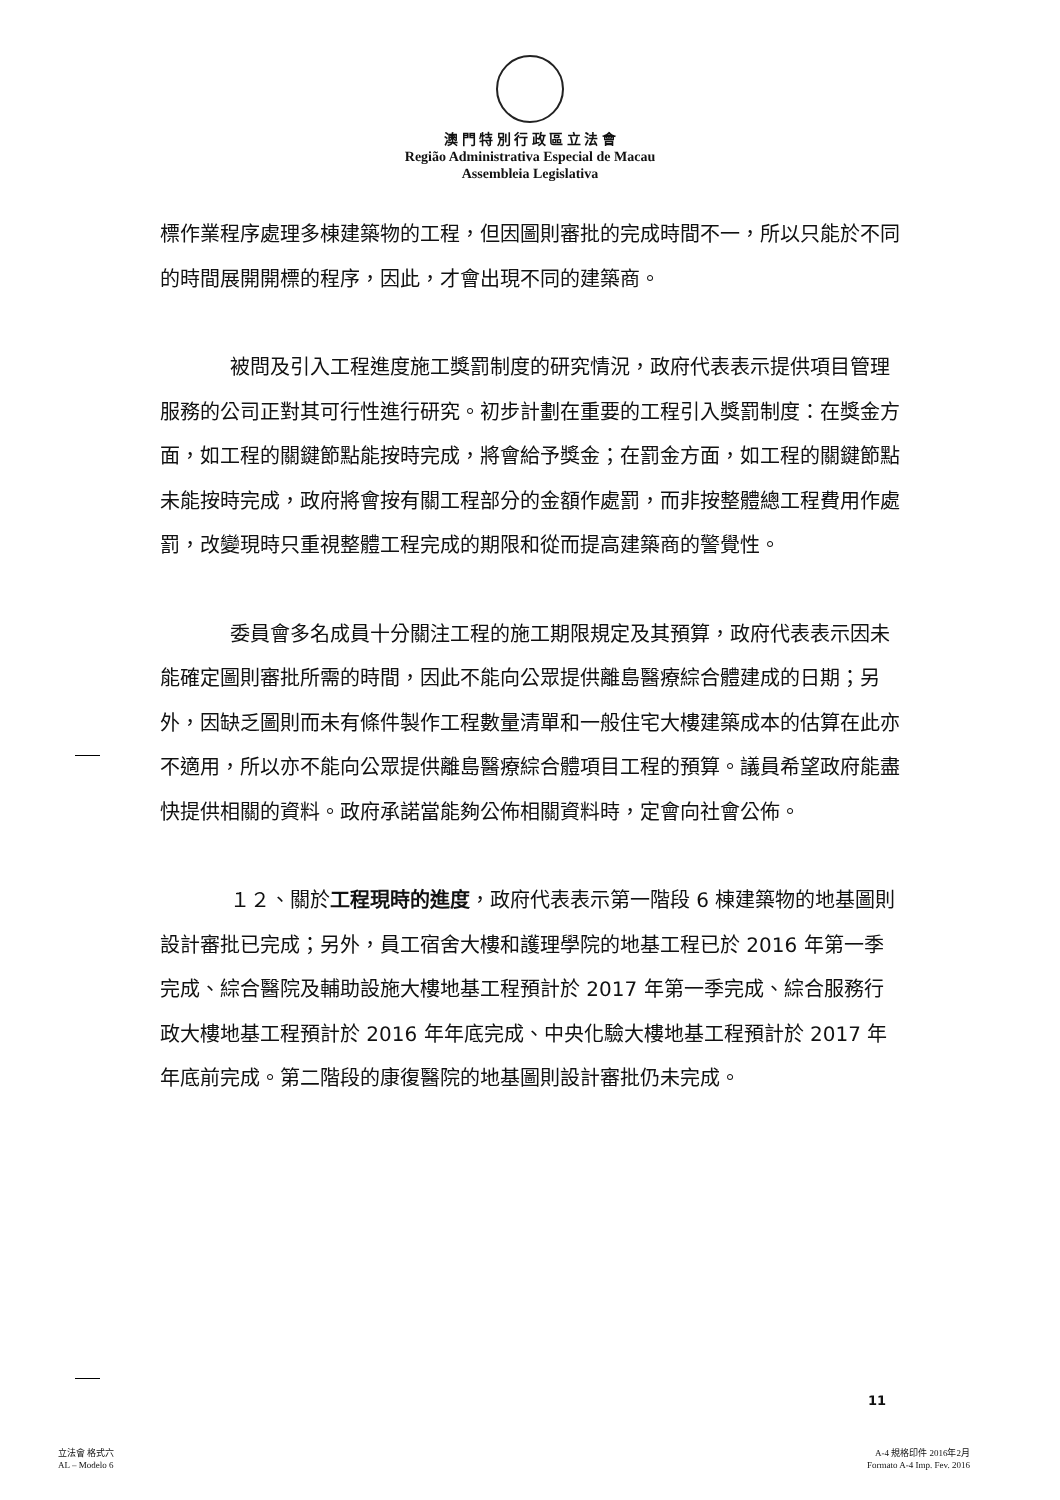澳 門 特 別 行 政 區 立 法 會
Região Administrativa Especial de Macau
Assembleia Legislativa
標作業程序處理多棟建築物的工程，但因圖則審批的完成時間不一，所以只能於不同的時間展開開標的程序，因此，才會出現不同的建築商。
被問及引入工程進度施工獎罰制度的研究情況，政府代表表示提供項目管理服務的公司正對其可行性進行研究。初步計劃在重要的工程引入獎罰制度：在獎金方面，如工程的關鍵節點能按時完成，將會給予獎金；在罰金方面，如工程的關鍵節點未能按時完成，政府將會按有關工程部分的金額作處罰，而非按整體總工程費用作處罰，改變現時只重視整體工程完成的期限和從而提高建築商的警覺性。
委員會多名成員十分關注工程的施工期限規定及其預算，政府代表表示因未能確定圖則審批所需的時間，因此不能向公眾提供離島醫療綜合體建成的日期；另外，因缺乏圖則而未有條件製作工程數量清單和一般住宅大樓建築成本的估算在此亦不適用，所以亦不能向公眾提供離島醫療綜合體項目工程的預算。議員希望政府能盡快提供相關的資料。政府承諾當能夠公佈相關資料時，定會向社會公佈。
１２、關於工程現時的進度，政府代表表示第一階段 6 棟建築物的地基圖則設計審批已完成；另外，員工宿舍大樓和護理學院的地基工程已於 2016 年第一季完成、綜合醫院及輔助設施大樓地基工程預計於 2017 年第一季完成、綜合服務行政大樓地基工程預計於 2016 年年底完成、中央化驗大樓地基工程預計於 2017 年年底前完成。第二階段的康復醫院的地基圖則設計審批仍未完成。
11
立法會 格式六
AL – Modelo 6
A-4 規格印件 2016年2月
Formato A-4 Imp. Fev. 2016